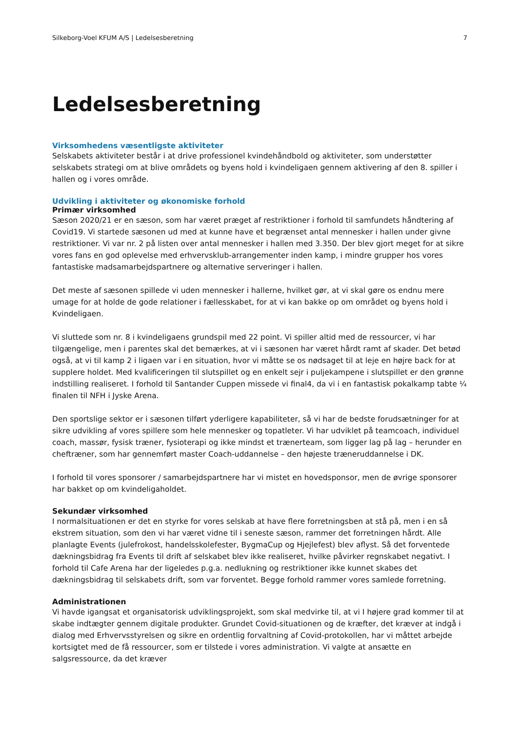Silkeborg-Voel KFUM A/S | Ledelsesberetning 7
Ledelsesberetning
Virksomhedens væsentligste aktiviteter
Selskabets aktiviteter består i at drive professionel kvindehåndbold og aktiviteter, som understøtter selskabets strategi om at blive områdets og byens hold i kvindeligaen gennem aktivering af den 8. spiller i hallen og i vores område.
Udvikling i aktiviteter og økonomiske forhold
Primær virksomhed
Sæson 2020/21 er en sæson, som har været præget af restriktioner i forhold til samfundets håndtering af Covid19. Vi startede sæsonen ud med at kunne have et begrænset antal mennesker i hallen under givne restriktioner. Vi var nr. 2 på listen over antal mennesker i hallen med 3.350. Der blev gjort meget for at sikre vores fans en god oplevelse med erhvervsklub-arrangementer inden kamp, i mindre grupper hos vores fantastiske madsamarbejdspartnere og alternative serveringer i hallen.
Det meste af sæsonen spillede vi uden mennesker i hallerne, hvilket gør, at vi skal gøre os endnu mere umage for at holde de gode relationer i fællesskabet, for at vi kan bakke op om området og byens hold i Kvindeligaen.
Vi sluttede som nr. 8 i kvindeligaens grundspil med 22 point. Vi spiller altid med de ressourcer, vi har tilgængelige, men i parentes skal det bemærkes, at vi i sæsonen har været hårdt ramt af skader. Det betød også, at vi til kamp 2 i ligaen var i en situation, hvor vi måtte se os nødsaget til at leje en højre back for at supplere holdet. Med kvalificeringen til slutspillet og en enkelt sejr i puljekampene i slutspillet er den grønne indstilling realiseret. I forhold til Santander Cuppen missede vi final4, da vi i en fantastisk pokalkamp tabte ¼ finalen til NFH i Jyske Arena.
Den sportslige sektor er i sæsonen tilført yderligere kapabiliteter, så vi har de bedste forudsætninger for at sikre udvikling af vores spillere som hele mennesker og topatleter. Vi har udviklet på teamcoach, individuel coach, massør, fysisk træner, fysioterapi og ikke mindst et trænerteam, som ligger lag på lag – herunder en cheftræner, som har gennemført master Coach-uddannelse – den højeste træneruddannelse i DK.
I forhold til vores sponsorer / samarbejdspartnere har vi mistet en hovedsponsor, men de øvrige sponsorer har bakket op om kvindeligaholdet.
Sekundær virksomhed
I normalsituationen er det en styrke for vores selskab at have flere forretningsben at stå på, men i en så ekstrem situation, som den vi har været vidne til i seneste sæson, rammer det forretningen hårdt. Alle planlagte Events (julefrokost, handelsskolefester, BygmaCup og Hjejlefest) blev aflyst. Så det forventede dækningsbidrag fra Events til drift af selskabet blev ikke realiseret, hvilke påvirker regnskabet negativt. I forhold til Cafe Arena har der ligeledes p.g.a. nedlukning og restriktioner ikke kunnet skabes det dækningsbidrag til selskabets drift, som var forventet. Begge forhold rammer vores samlede forretning.
Administrationen
Vi havde igangsat et organisatorisk udviklingsprojekt, som skal medvirke til, at vi I højere grad kommer til at skabe indtægter gennem digitale produkter. Grundet Covid-situationen og de kræfter, det kræver at indgå i dialog med Erhvervsstyrelsen og sikre en ordentlig forvaltning af Covid-protokollen, har vi måttet arbejde kortsigtet med de få ressourcer, som er tilstede i vores administration. Vi valgte at ansætte en salgsressource, da det kræver